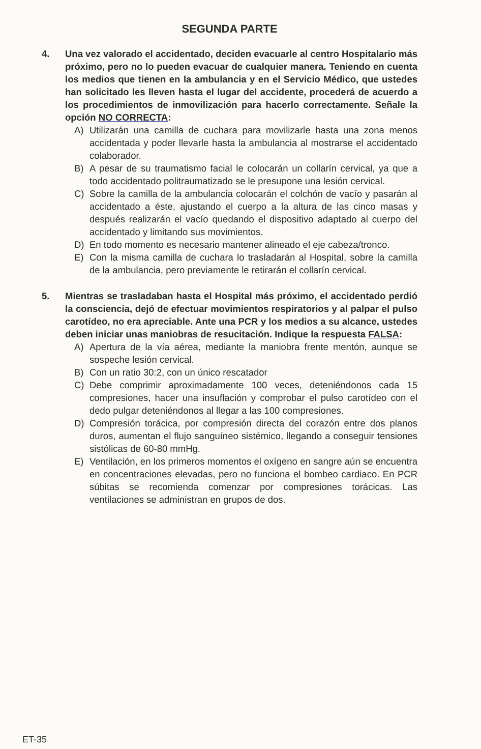SEGUNDA PARTE
4. Una vez valorado el accidentado, deciden evacuarle al centro Hospitalario más próximo, pero no lo pueden evacuar de cualquier manera. Teniendo en cuenta los medios que tienen en la ambulancia y en el Servicio Médico, que ustedes han solicitado les lleven hasta el lugar del accidente, procederá de acuerdo a los procedimientos de inmovilización para hacerlo correctamente. Señale la opción NO CORRECTA:
A) Utilizarán una camilla de cuchara para movilizarle hasta una zona menos accidentada y poder llevarle hasta la ambulancia al mostrarse el accidentado colaborador.
B) A pesar de su traumatismo facial le colocarán un collarín cervical, ya que a todo accidentado politraumatizado se le presupone una lesión cervical.
C) Sobre la camilla de la ambulancia colocarán el colchón de vacío y pasarán al accidentado a éste, ajustando el cuerpo a la altura de las cinco masas y después realizarán el vacío quedando el dispositivo adaptado al cuerpo del accidentado y limitando sus movimientos.
D) En todo momento es necesario mantener alineado el eje cabeza/tronco.
E) Con la misma camilla de cuchara lo trasladarán al Hospital, sobre la camilla de la ambulancia, pero previamente le retirarán el collarín cervical.
5. Mientras se trasladaban hasta el Hospital más próximo, el accidentado perdió la consciencia, dejó de efectuar movimientos respiratorios y al palpar el pulso carotídeo, no era apreciable. Ante una PCR y los medios a su alcance, ustedes deben iniciar unas maniobras de resucitación. Indique la respuesta FALSA:
A) Apertura de la vía aérea, mediante la maniobra frente mentón, aunque se sospeche lesión cervical.
B) Con un ratio 30:2, con un único rescatador
C) Debe comprimir aproximadamente 100 veces, deteniéndonos cada 15 compresiones, hacer una insuflación y comprobar el pulso carotídeo con el dedo pulgar deteniéndonos al llegar a las 100 compresiones.
D) Compresión torácica, por compresión directa del corazón entre dos planos duros, aumentan el flujo sanguíneo sistémico, llegando a conseguir tensiones sistólicas de 60-80 mmHg.
E) Ventilación, en los primeros momentos el oxígeno en sangre aún se encuentra en concentraciones elevadas, pero no funciona el bombeo cardiaco. En PCR súbitas se recomienda comenzar por compresiones torácicas. Las ventilaciones se administran en grupos de dos.
ET-35